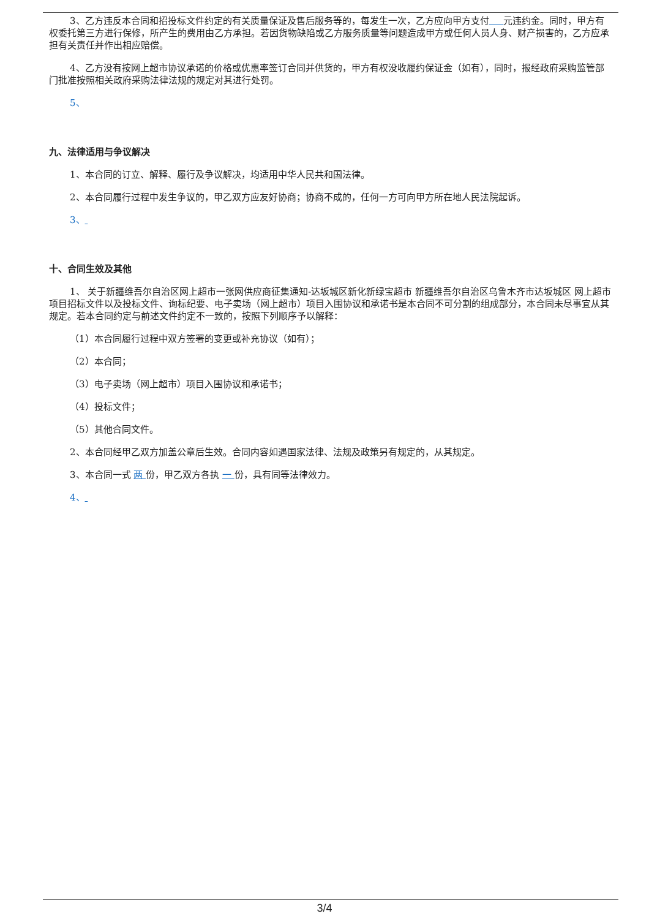3、乙方违反本合同和招投标文件约定的有关质量保证及售后服务等的，每发生一次，乙方应向甲方支付 元违约金。同时，甲方有权委托第三方进行保修，所产生的费用由乙方承担。若因货物缺陷或乙方服务质量等问题造成甲方或任何人员人身、财产损害的，乙方应承担有关责任并作出相应赔偿。
4、乙方没有按网上超市协议承诺的价格或优惠率签订合同并供货的，甲方有权没收履约保证金（如有），同时，报经政府采购监管部门批准按照相关政府采购法律法规的规定对其进行处罚。
5、
九、法律适用与争议解决
1、本合同的订立、解释、履行及争议解决，均适用中华人民共和国法律。
2、本合同履行过程中发生争议的，甲乙双方应友好协商；协商不成的，任何一方可向甲方所在地人民法院起诉。
3、
十、合同生效及其他
1、 关于新疆维吾尔自治区网上超市一张网供应商征集通知-达坂城区新化新绿宝超市 新疆维吾尔自治区乌鲁木齐市达坂城区 网上超市项目招标文件以及投标文件、询标纪要、电子卖场（网上超市）项目入围协议和承诺书是本合同不可分割的组成部分，本合同未尽事宜从其规定。若本合同约定与前述文件约定不一致的，按照下列顺序予以解释：
（1）本合同履行过程中双方签署的变更或补充协议（如有）；
（2）本合同；
（3）电子卖场（网上超市）项目入围协议和承诺书；
（4）投标文件；
（5）其他合同文件。
2、本合同经甲乙双方加盖公章后生效。合同内容如遇国家法律、法规及政策另有规定的，从其规定。
3、本合同一式 两 份，甲乙双方各执 一 份，具有同等法律效力。
4、
3/4